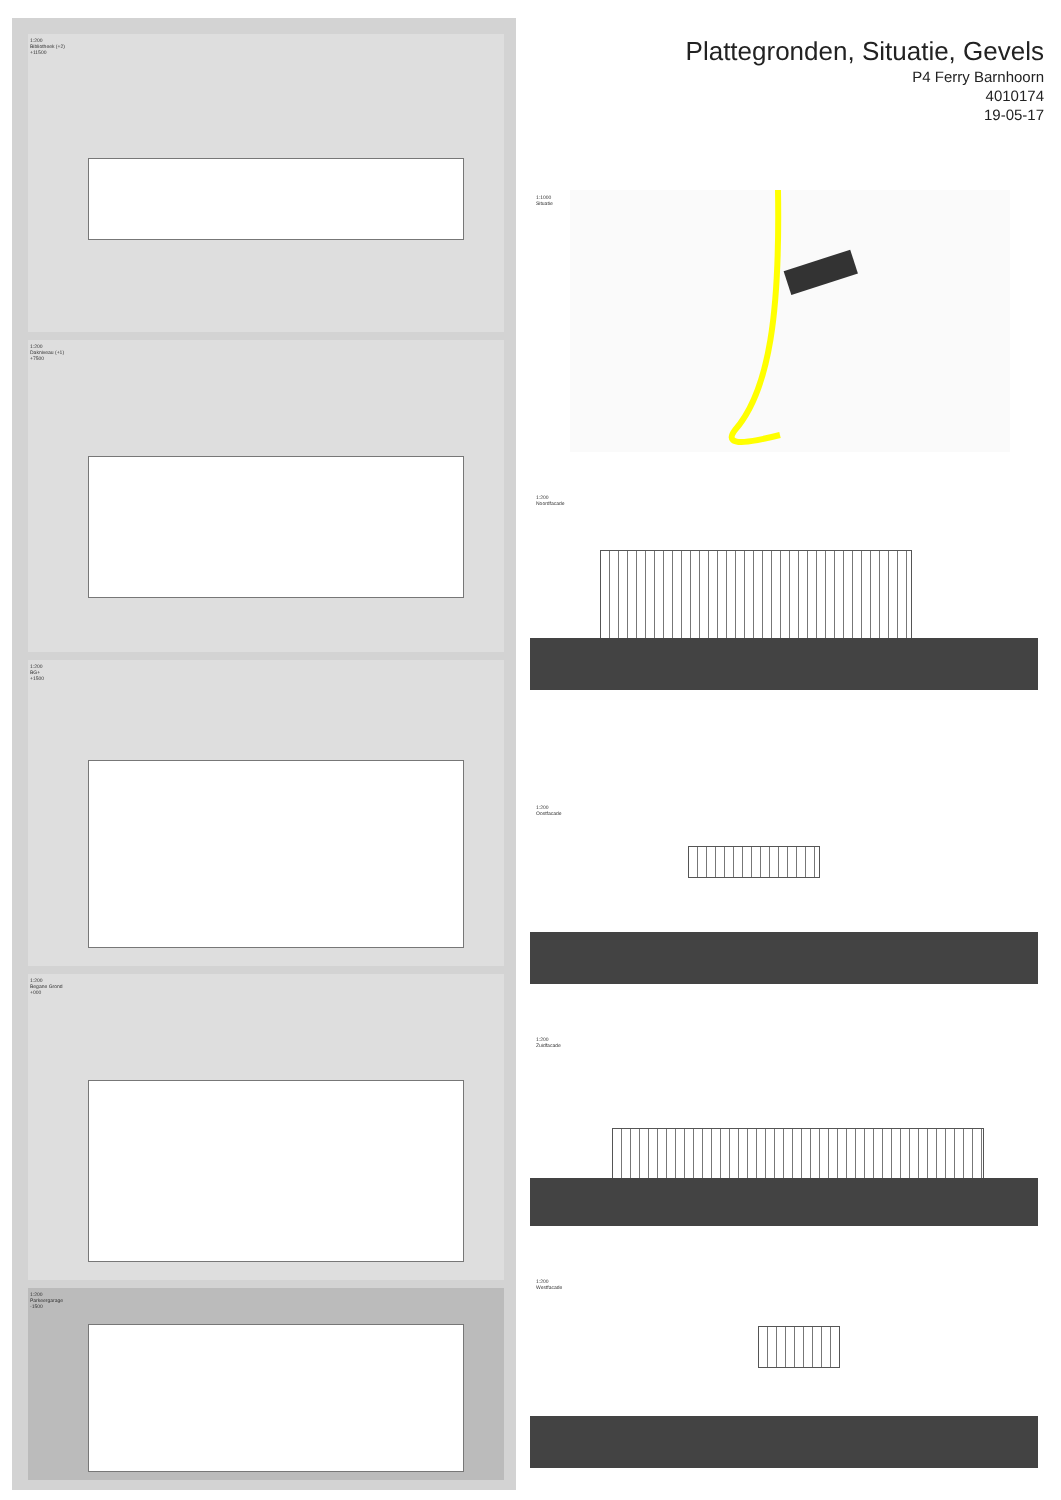1:200
Bibliotheek (+2)
+11500
1:200
Dakniveau (+1)
+7500
1:200
BG+
+1500
1:200
Begane Grond
+000
1:200
Parkeergarage
-1500
Plattegronden, Situatie, Gevels
P4 Ferry Barnhoorn
4010174
19-05-17
1:1000
Situatie
1:200
Noordfacade
1:200
Oostfacade
1:200
Zuidfacade
1:200
Westfacade